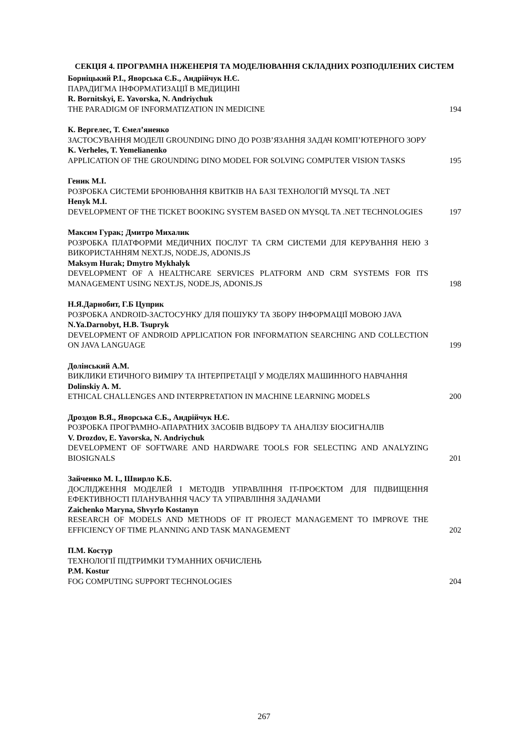СЕКЦІЯ 4. ПРОГРАМНА ІНЖЕНЕРІЯ ТА МОДЕЛЮВАННЯ СКЛАДНИХ РОЗПОДІЛЕНИХ СИСТЕМ
Борніцький Р.І., Яворська Є.Б., Андрійчук Н.Є.
ПАРАДИГМА ІНФОРМАТИЗАЦІЇ В МЕДИЦИНІ
R. Bornitskyi, E. Yavorska, N. Andriychuk
THE PARADIGM OF INFORMATIZATION IN MEDICINE
194
К. Вергелес, Т. Ємел’яненко
ЗАСТОСУВАННЯ МОДЕЛІ GROUNDING DINO ДО РОЗВ’ЯЗАННЯ ЗАДАЧ КОМП’ЮТЕРНОГО ЗОРУ
K. Verheles, T. Yemelianenko
APPLICATION OF THE GROUNDING DINO MODEL FOR SOLVING COMPUTER VISION TASKS
195
Геник М.І.
РОЗРОБКА СИСТЕМИ БРОНЮВАННЯ КВИТКІВ НА БАЗІ ТЕХНОЛОГІЙ MYSQL ТА .NET
Henyk M.I.
DEVELOPMENT OF THE TICKET BOOKING SYSTEM BASED ON MYSQL TA .NET TECHNOLOGIES
197
Максим Гурак; Дмитро Михалик
РОЗРОБКА ПЛАТФОРМИ МЕДИЧНИХ ПОСЛУГ ТА CRM СИСТЕМИ ДЛЯ КЕРУВАННЯ НЕЮ З ВИКОРИСТАННЯМ NEXT.JS, NODE.JS, ADONIS.JS
Maksym Hurak; Dmytro Mykhalyk
DEVELOPMENT OF A HEALTHCARE SERVICES PLATFORM AND CRM SYSTEMS FOR ITS MANAGEMENT USING NEXT.JS, NODE.JS, ADONIS.JS
198
Н.Я.Дарнобит, Г.Б Цуприк
РОЗРОБКА ANDROID-ЗАСТОСУНКУ ДЛЯ ПОШУКУ ТА ЗБОРУ ІНФОРМАЦІЇ МОВОЮ JAVA
N.Ya.Darnobyt, H.B. Tsupryk
DEVELOPMENT OF ANDROID APPLICATION FOR INFORMATION SEARCHING AND COLLECTION ON JAVA LANGUAGE
199
Долінський А.М.
ВИКЛИКИ ЕТИЧНОГО ВИМІРУ ТА ІНТЕРПРЕТАЦІЇ У МОДЕЛЯХ МАШИННОГО НАВЧАННЯ
Dolinskiy A. M.
ETHICAL CHALLENGES AND INTERPRETATION IN MACHINE LEARNING MODELS
200
Дроздов В.Я., Яворська Є.Б., Андрійчук Н.Є.
РОЗРОБКА ПРОГРАМНО-АПАРАТНИХ ЗАСОБІВ ВІДБОРУ ТА АНАЛІЗУ БІОСИГНАЛІВ
V. Drozdov, E. Yavorska, N. Andriychuk
DEVELOPMENT OF SOFTWARE AND HARDWARE TOOLS FOR SELECTING AND ANALYZING BIOSIGNALS
201
Зайченко М. І., Швирло К.Б.
ДОСЛІДЖЕННЯ МОДЕЛЕЙ І МЕТОДІВ УПРАВЛІННЯ IT-ПРОЄКТОМ ДЛЯ ПІДВИЩЕННЯ ЕФЕКТИВНОСТІ ПЛАНУВАННЯ ЧАСУ ТА УПРАВЛІННЯ ЗАДАЧАМИ
Zaichenko Maryna, Shvyrlo Kostanyn
RESEARCH OF MODELS AND METHODS OF IT PROJECT MANAGEMENT TO IMPROVE THE EFFICIENCY OF TIME PLANNING AND TASK MANAGEMENT
202
П.М. Костур
ТЕХНОЛОГІЇ ПІДТРИМКИ ТУМАННИХ ОБЧИСЛЕНЬ
P.M. Kostur
FOG COMPUTING SUPPORT TECHNOLOGIES
204
267